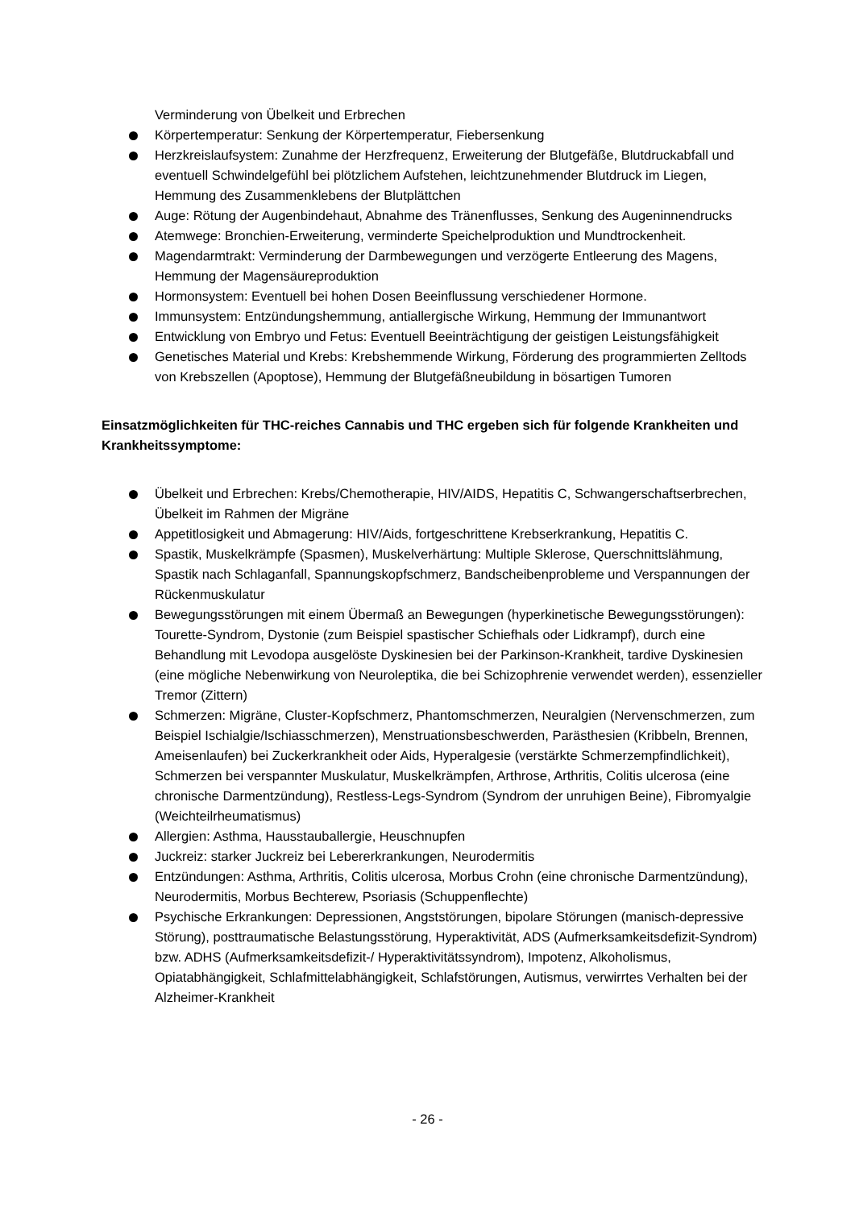Verminderung von Übelkeit und Erbrechen
Körpertemperatur: Senkung der Körpertemperatur, Fiebersenkung
Herzkreislaufsystem: Zunahme der Herzfrequenz, Erweiterung der Blutgefäße, Blutdruckabfall und eventuell Schwindelgefühl bei plötzlichem Aufstehen, leichtzunehmender Blutdruck im Liegen, Hemmung des Zusammenklebens der Blutplättchen
Auge: Rötung der Augenbindehaut, Abnahme des Tränenflusses, Senkung des Augeninnendrucks
Atemwege: Bronchien-Erweiterung, verminderte Speichelproduktion und Mundtrockenheit.
Magendarmtrakt: Verminderung der Darmbewegungen und verzögerte Entleerung des Magens, Hemmung der Magensäureproduktion
Hormonsystem: Eventuell bei hohen Dosen Beeinflussung verschiedener Hormone.
Immunsystem: Entzündungshemmung, antiallergische Wirkung, Hemmung der Immunantwort
Entwicklung von Embryo und Fetus: Eventuell Beeinträchtigung der geistigen Leistungsfähigkeit
Genetisches Material und Krebs: Krebshemmende Wirkung, Förderung des programmierten Zelltods von Krebszellen (Apoptose), Hemmung der Blutgefäßneubildung in bösartigen Tumoren
Einsatzmöglichkeiten für THC-reiches Cannabis und THC ergeben sich für folgende Krankheiten und Krankheitssymptome:
Übelkeit und Erbrechen: Krebs/Chemotherapie, HIV/AIDS, Hepatitis C, Schwangerschaftserbrechen, Übelkeit im Rahmen der Migräne
Appetitlosigkeit und Abmagerung: HIV/Aids, fortgeschrittene Krebserkrankung, Hepatitis C.
Spastik, Muskelkrämpfe (Spasmen), Muskelverhärtung: Multiple Sklerose, Querschnittslähmung, Spastik nach Schlaganfall, Spannungskopfschmerz, Bandscheibenprobleme und Verspannungen der Rückenmuskulatur
Bewegungsstörungen mit einem Übermaß an Bewegungen (hyperkinetische Bewegungsstörungen): Tourette-Syndrom, Dystonie (zum Beispiel spastischer Schiefhals oder Lidkrampf), durch eine Behandlung mit Levodopa ausgelöste Dyskinesien bei der Parkinson-Krankheit, tardive Dyskinesien (eine mögliche Nebenwirkung von Neuroleptika, die bei Schizophrenie verwendet werden), essenzieller Tremor (Zittern)
Schmerzen: Migräne, Cluster-Kopfschmerz, Phantomschmerzen, Neuralgien (Nervenschmerzen, zum Beispiel Ischialgie/Ischiasschmerzen), Menstruationsbeschwerden, Parästhesien (Kribbeln, Brennen, Ameisenlaufen) bei Zuckerkrankheit oder Aids, Hyperalgesie (verstärkte Schmerzempfindlichkeit), Schmerzen bei verspannter Muskulatur, Muskelkrämpfen, Arthrose, Arthritis, Colitis ulcerosa (eine chronische Darmentzündung), Restless-Legs-Syndrom (Syndrom der unruhigen Beine), Fibromyalgie (Weichteilrheumatismus)
Allergien: Asthma, Hausstauballergie, Heuschnupfen
Juckreiz: starker Juckreiz bei Lebererkrankungen, Neurodermitis
Entzündungen: Asthma, Arthritis, Colitis ulcerosa, Morbus Crohn (eine chronische Darmentzündung), Neurodermitis, Morbus Bechterew, Psoriasis (Schuppenflechte)
Psychische Erkrankungen: Depressionen, Angststörungen, bipolare Störungen (manisch-depressive Störung), posttraumatische Belastungsstörung, Hyperaktivität, ADS (Aufmerksamkeitsdefizit-Syndrom) bzw. ADHS (Aufmerksamkeitsdefizit-/ Hyperaktivitätssyndrom), Impotenz, Alkoholismus, Opiatabhängigkeit, Schlafmittelabhängigkeit, Schlafstörungen, Autismus, verwirrtes Verhalten bei der Alzheimer-Krankheit
- 26 -